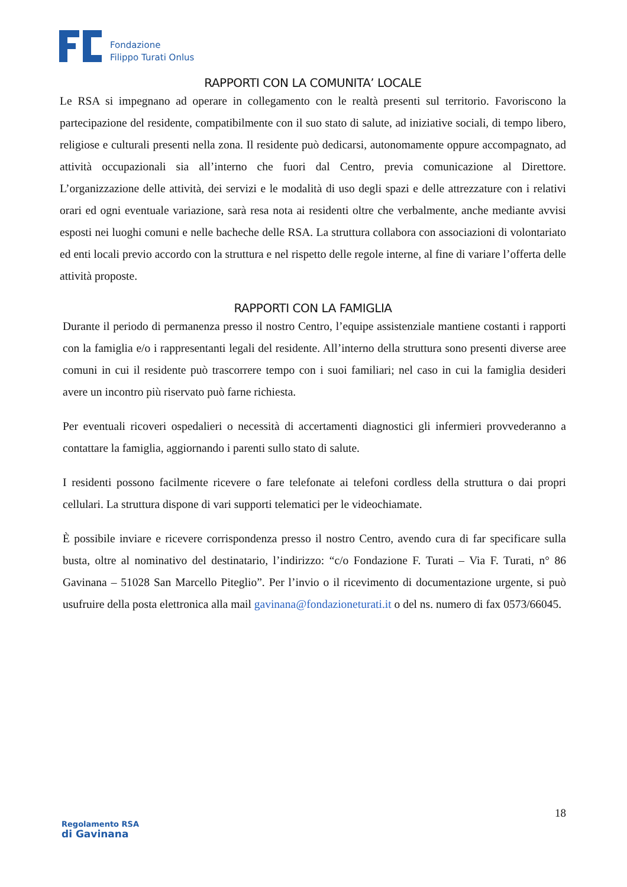Fondazione
Filippo Turati Onlus
RAPPORTI CON LA COMUNITA’ LOCALE
Le RSA si impegnano ad operare in collegamento con le realtà presenti sul territorio. Favoriscono la partecipazione del residente, compatibilmente con il suo stato di salute, ad iniziative sociali, di tempo libero, religiose e culturali presenti nella zona. Il residente può dedicarsi, autonomamente oppure accompagnato, ad attività occupazionali sia all’interno che fuori dal Centro, previa comunicazione al Direttore. L’organizzazione delle attività, dei servizi e le modalità di uso degli spazi e delle attrezzature con i relativi orari ed ogni eventuale variazione, sarà resa nota ai residenti oltre che verbalmente, anche mediante avvisi esposti nei luoghi comuni e nelle bacheche delle RSA. La struttura collabora con associazioni di volontariato ed enti locali previo accordo con la struttura e nel rispetto delle regole interne, al fine di variare l’offerta delle attività proposte.
RAPPORTI CON LA FAMIGLIA
Durante il periodo di permanenza presso il nostro Centro, l’equipe assistenziale mantiene costanti i rapporti con la famiglia e/o i rappresentanti legali del residente. All’interno della struttura sono presenti diverse aree comuni in cui il residente può trascorrere tempo con i suoi familiari; nel caso in cui la famiglia desideri avere un incontro più riservato può farne richiesta.
Per eventuali ricoveri ospedalieri o necessità di accertamenti diagnostici gli infermieri provvederanno a contattare la famiglia, aggiornando i parenti sullo stato di salute.
I residenti possono facilmente ricevere o fare telefonate ai telefoni cordless della struttura o dai propri cellulari. La struttura dispone di vari supporti telematici per le videochiamate.
È possibile inviare e ricevere corrispondenza presso il nostro Centro, avendo cura di far specificare sulla busta, oltre al nominativo del destinatario, l’indirizzo: “c/o Fondazione F. Turati – Via F. Turati, n° 86 Gavinana – 51028 San Marcello Piteglio”. Per l’invio o il ricevimento di documentazione urgente, si può usufruire della posta elettronica alla mail gavinana@fondazioneturati.it o del ns. numero di fax 0573/66045.
18
Regolamento RSA
di Gavinana